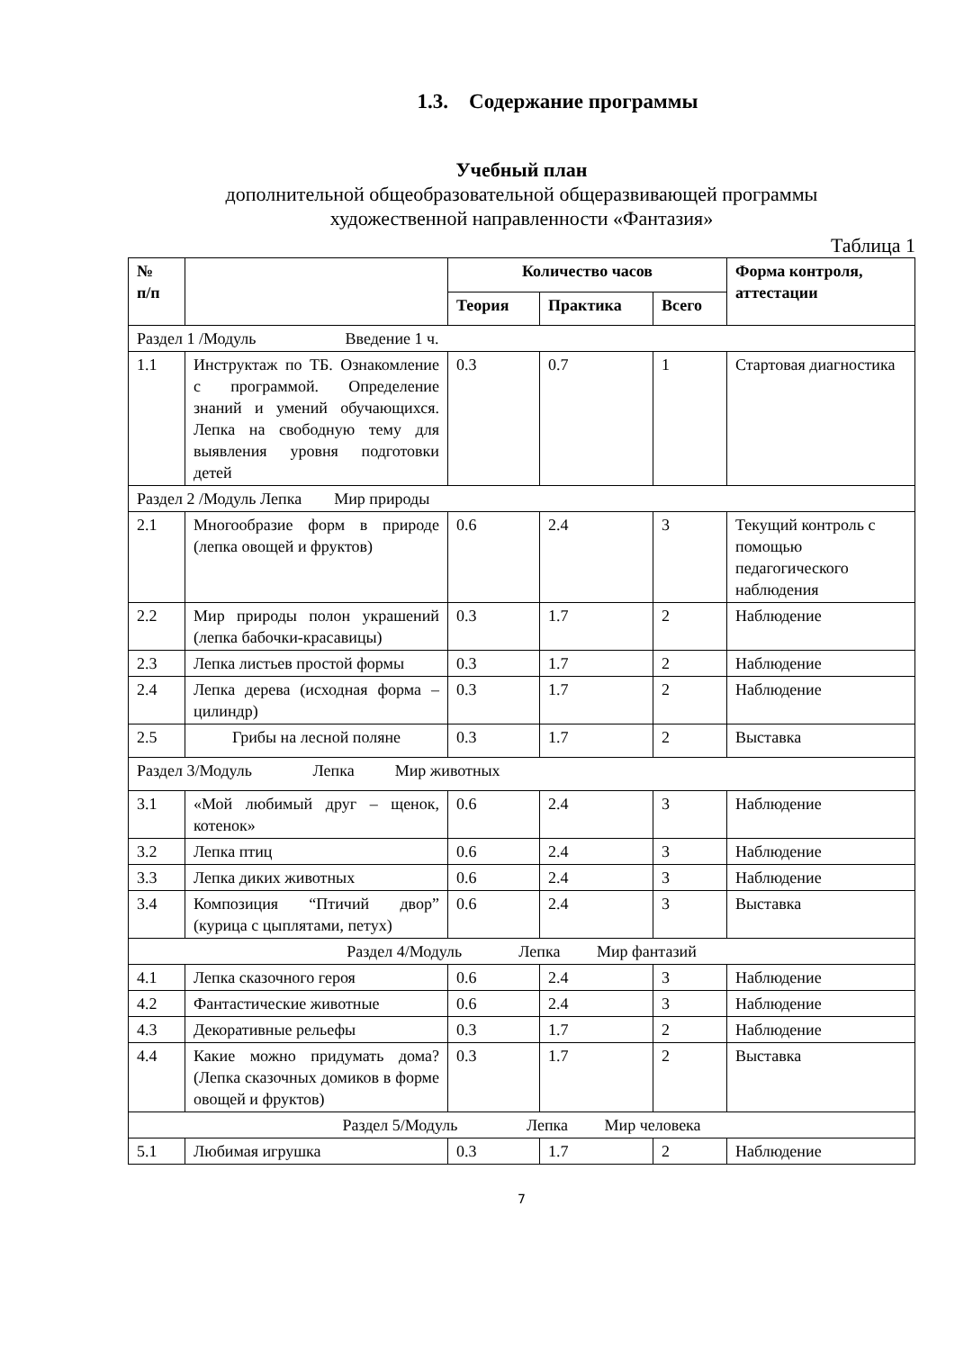1.3. Содержание программы
Учебный план
дополнительной общеобразовательной общеразвивающей программы
художественной направленности «Фантазия»
Таблица 1
| № п/п | | Количество часов | | | Форма контроля, аттестации |
| --- | --- | --- | --- | --- | --- |
| | | Теория | Практика | Всего | |
| Раздел 1 /Модуль Введение 1 ч. | | | | | |
| 1.1 | Инструктаж по ТБ. Ознакомление с программой. Определение знаний и умений обучающихся. Лепка на свободную тему для выявления уровня подготовки детей | 0.3 | 0.7 | 1 | Стартовая диагностика |
| Раздел 2 /Модуль Лепка Мир природы | | | | | |
| 2.1 | Многообразие форм в природе (лепка овощей и фруктов) | 0.6 | 2.4 | 3 | Текущий контроль с помощью педагогического наблюдения |
| 2.2 | Мир природы полон украшений (лепка бабочки-красавицы) | 0.3 | 1.7 | 2 | Наблюдение |
| 2.3 | Лепка листьев простой формы | 0.3 | 1.7 | 2 | Наблюдение |
| 2.4 | Лепка дерева (исходная форма – цилиндр) | 0.3 | 1.7 | 2 | Наблюдение |
| 2.5 | Грибы на лесной поляне | 0.3 | 1.7 | 2 | Выставка |
| Раздел 3/Модуль Лепка Мир животных | | | | | |
| 3.1 | «Мой любимый друг – щенок, котенок» | 0.6 | 2.4 | 3 | Наблюдение |
| 3.2 | Лепка птиц | 0.6 | 2.4 | 3 | Наблюдение |
| 3.3 | Лепка диких животных | 0.6 | 2.4 | 3 | Наблюдение |
| 3.4 | Композиция “Птичий двор” (курица с цыплятами, петух) | 0.6 | 2.4 | 3 | Выставка |
| Раздел 4/Модуль Лепка Мир фантазий | | | | | |
| 4.1 | Лепка сказочного героя | 0.6 | 2.4 | 3 | Наблюдение |
| 4.2 | Фантастические животные | 0.6 | 2.4 | 3 | Наблюдение |
| 4.3 | Декоративные рельефы | 0.3 | 1.7 | 2 | Наблюдение |
| 4.4 | Какие можно придумать дома? (Лепка сказочных домиков в форме овощей и фруктов) | 0.3 | 1.7 | 2 | Выставка |
| Раздел 5/Модуль Лепка Мир человека | | | | | |
| 5.1 | Любимая игрушка | 0.3 | 1.7 | 2 | Наблюдение |
7